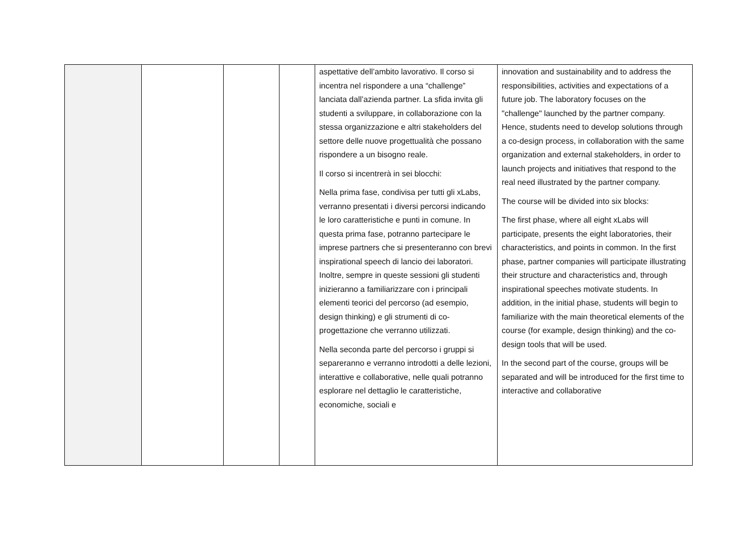| | | | | aspettative dell’ambito lavorativo. Il corso si incentra nel rispondere a una “challenge” lanciata dall’azienda partner. La sfida invita gli studenti a sviluppare, in collaborazione con la stessa organizzazione e altri stakeholders del settore delle nuove progettualità che possano rispondere a un bisogno reale. Il corso si incentrerà in sei blocchi: Nella prima fase, condivisa per tutti gli xLabs, verranno presentati i diversi percorsi indicando le loro caratteristiche e punti in comune. In questa prima fase, potranno partecipare le imprese partners che si presenteranno con brevi inspirational speech di lancio dei laboratori. Inoltre, sempre in queste sessioni gli studenti inizieranno a familiarizzare con i principali elementi teorici del percorso (ad esempio, design thinking) e gli strumenti di co-progettazione che verranno utilizzati. Nella seconda parte del percorso i gruppi si separeranno e verranno introdotti a delle lezioni, interattive e collaborative, nelle quali potranno esplorare nel dettaglio le caratteristiche, economiche, sociali e | innovation and sustainability and to address the responsibilities, activities and expectations of a future job. The laboratory focuses on the "challenge" launched by the partner company. Hence, students need to develop solutions through a co-design process, in collaboration with the same organization and external stakeholders, in order to launch projects and initiatives that respond to the real need illustrated by the partner company. The course will be divided into six blocks: The first phase, where all eight xLabs will participate, presents the eight laboratories, their characteristics, and points in common. In the first phase, partner companies will participate illustrating their structure and characteristics and, through inspirational speeches motivate students. In addition, in the initial phase, students will begin to familiarize with the main theoretical elements of the course (for example, design thinking) and the co-design tools that will be used. In the second part of the course, groups will be separated and will be introduced for the first time to interactive and collaborative |